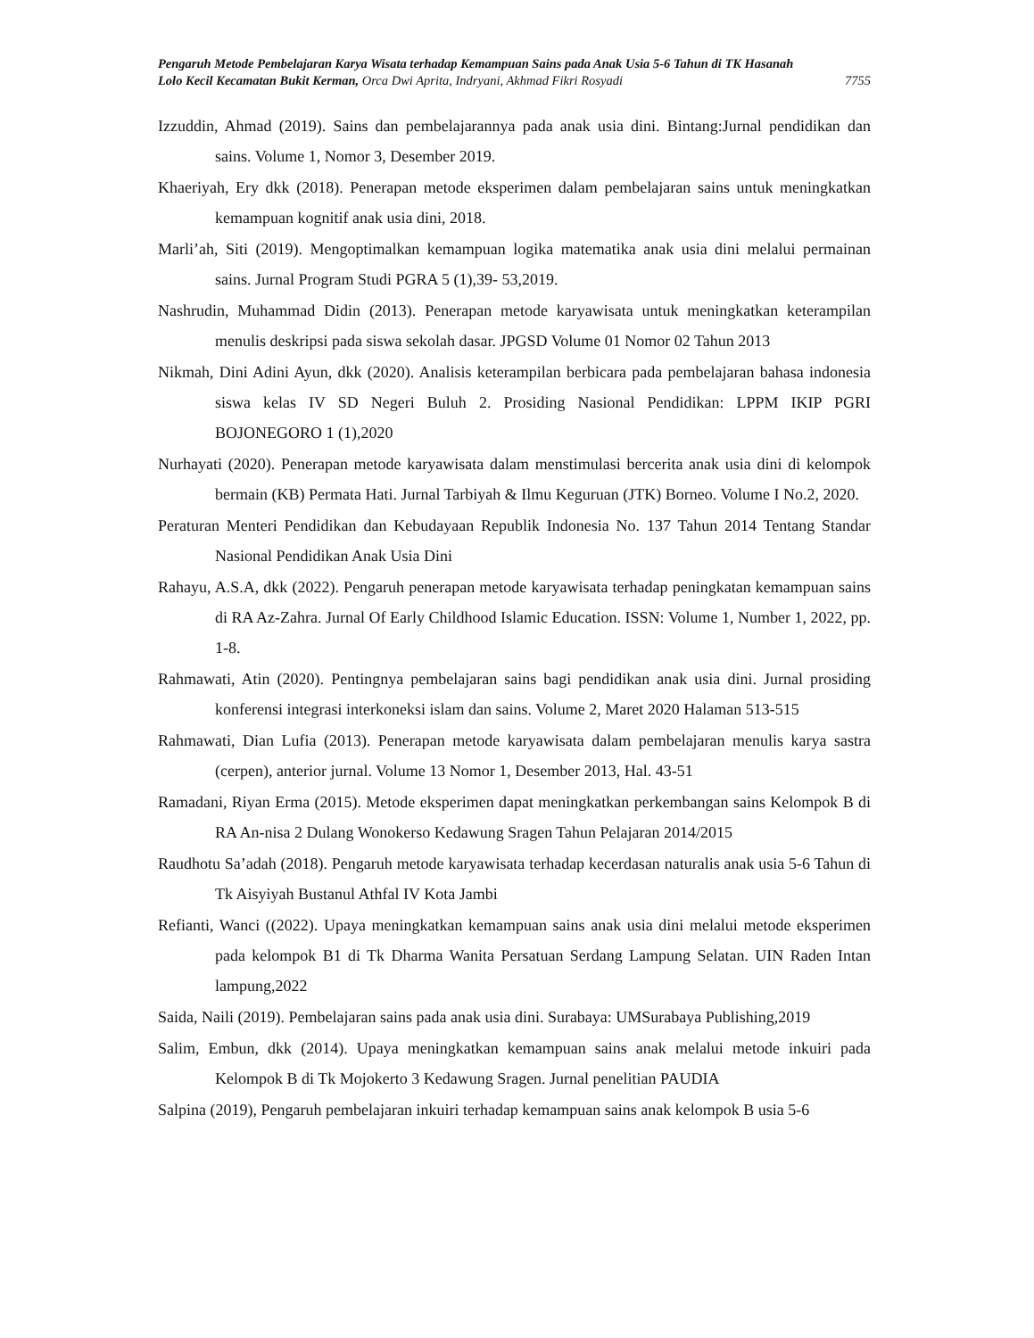Pengaruh Metode Pembelajaran Karya Wisata terhadap Kemampuan Sains pada Anak Usia 5-6 Tahun di TK Hasanah
Lolo Kecil Kecamatan Bukit Kerman, Orca Dwi Aprita, Indryani, Akhmad Fikri Rosyadi 7755
Izzuddin, Ahmad (2019). Sains dan pembelajarannya pada anak usia dini. Bintang:Jurnal pendidikan dan sains. Volume 1, Nomor 3, Desember 2019.
Khaeriyah, Ery dkk (2018). Penerapan metode eksperimen dalam pembelajaran sains untuk meningkatkan kemampuan kognitif anak usia dini, 2018.
Marli’ah, Siti (2019). Mengoptimalkan kemampuan logika matematika anak usia dini melalui permainan sains. Jurnal Program Studi PGRA 5 (1),39- 53,2019.
Nashrudin, Muhammad Didin (2013). Penerapan metode karyawisata untuk meningkatkan keterampilan menulis deskripsi pada siswa sekolah dasar. JPGSD Volume 01 Nomor 02 Tahun 2013
Nikmah, Dini Adini Ayun, dkk (2020). Analisis keterampilan berbicara pada pembelajaran bahasa indonesia siswa kelas IV SD Negeri Buluh 2. Prosiding Nasional Pendidikan: LPPM IKIP PGRI BOJONEGORO 1 (1),2020
Nurhayati (2020). Penerapan metode karyawisata dalam menstimulasi bercerita anak usia dini di kelompok bermain (KB) Permata Hati. Jurnal Tarbiyah & Ilmu Keguruan (JTK) Borneo. Volume I No.2, 2020.
Peraturan Menteri Pendidikan dan Kebudayaan Republik Indonesia No. 137 Tahun 2014 Tentang Standar Nasional Pendidikan Anak Usia Dini
Rahayu, A.S.A, dkk (2022). Pengaruh penerapan metode karyawisata terhadap peningkatan kemampuan sains di RA Az-Zahra. Jurnal Of Early Childhood Islamic Education. ISSN: Volume 1, Number 1, 2022, pp. 1-8.
Rahmawati, Atin (2020). Pentingnya pembelajaran sains bagi pendidikan anak usia dini. Jurnal prosiding konferensi integrasi interkoneksi islam dan sains. Volume 2, Maret 2020 Halaman 513-515
Rahmawati, Dian Lufia (2013). Penerapan metode karyawisata dalam pembelajaran menulis karya sastra (cerpen), anterior jurnal. Volume 13 Nomor 1, Desember 2013, Hal. 43-51
Ramadani, Riyan Erma (2015). Metode eksperimen dapat meningkatkan perkembangan sains Kelompok B di RA An-nisa 2 Dulang Wonokerso Kedawung Sragen Tahun Pelajaran 2014/2015
Raudhotu Sa’adah (2018). Pengaruh metode karyawisata terhadap kecerdasan naturalis anak usia 5-6 Tahun di Tk Aisyiyah Bustanul Athfal IV Kota Jambi
Refianti, Wanci ((2022). Upaya meningkatkan kemampuan sains anak usia dini melalui metode eksperimen pada kelompok B1 di Tk Dharma Wanita Persatuan Serdang Lampung Selatan. UIN Raden Intan lampung,2022
Saida, Naili (2019). Pembelajaran sains pada anak usia dini. Surabaya: UMSurabaya Publishing,2019
Salim, Embun, dkk (2014). Upaya meningkatkan kemampuan sains anak melalui metode inkuiri pada Kelompok B di Tk Mojokerto 3 Kedawung Sragen. Jurnal penelitian PAUDIA
Salpina (2019), Pengaruh pembelajaran inkuiri terhadap kemampuan sains anak kelompok B usia 5-6